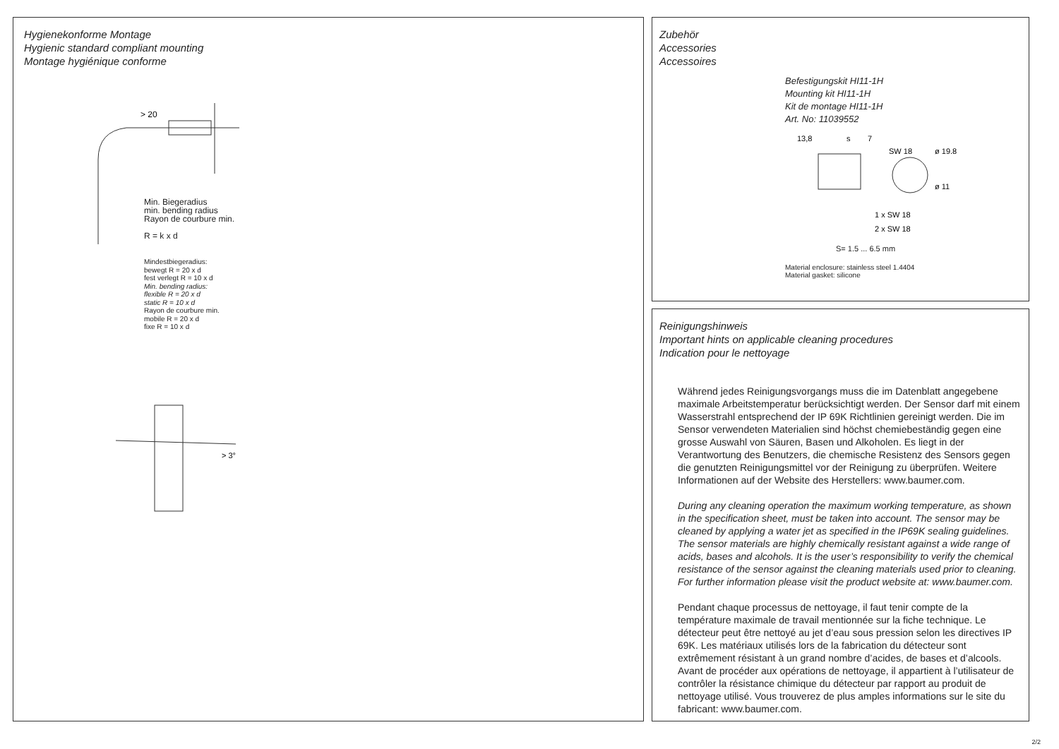Hygienekonforme Montage
Hygienic standard compliant mounting
Montage hygiénique conforme
> 20
Min. Biegeradius
min. bending radius
Rayon de courbure min.
R = k x d
Mindestbiegeradius:
bewegt R = 20 x d
fest verlegt R = 10 x d
Min. bending radius:
flexible R = 20 x d
static R = 10 x d
Rayon de courbure min.
mobile R = 20 x d
fixe R = 10 x d
> 3°
Zubehör
Accessories
Accessoires
Befestigungskit HI11-1H
Mounting kit HI11-1H
Kit de montage HI11-1H
Art. No: 11039552
13,8
s
7
SW 18
ø 19.8
ø 11
1 x SW 18
2 x SW 18
S= 1.5 ... 6.5 mm
Material enclosure: stainless steel 1.4404
Material gasket: silicone
Reinigungshinweis
Important hints on applicable cleaning procedures
Indication pour le nettoyage
Während jedes Reinigungsvorgangs muss die im Datenblatt angegebene maximale Arbeitstemperatur berücksichtigt werden. Der Sensor darf mit einem Wasserstrahl entsprechend der IP 69K Richtlinien gereinigt werden. Die im Sensor verwendeten Materialien sind höchst chemiebeständig gegen eine grosse Auswahl von Säuren, Basen und Alkoholen. Es liegt in der Verantwortung des Benutzers, die chemische Resistenz des Sensors gegen die genutzten Reinigungsmittel vor der Reinigung zu überprüfen. Weitere Informationen auf der Website des Herstellers: www.baumer.com.
During any cleaning operation the maximum working temperature, as shown in the specification sheet, must be taken into account. The sensor may be cleaned by applying a water jet as specified in the IP69K sealing guidelines. The sensor materials are highly chemically resistant against a wide range of acids, bases and alcohols. It is the user’s responsibility to verify the chemical resistance of the sensor against the cleaning materials used prior to cleaning. For further information please visit the product website at: www.baumer.com.
Pendant chaque processus de nettoyage, il faut tenir compte de la température maximale de travail mentionnée sur la fiche technique. Le détecteur peut être nettoyé au jet d’eau sous pression selon les directives IP 69K. Les matériaux utilisés lors de la fabrication du détecteur sont extrêmement résistant à un grand nombre d’acides, de bases et d’alcools. Avant de procéder aux opérations de nettoyage, il appartient à l’utilisateur de contrôler la résistance chimique du détecteur par rapport au produit de nettoyage utilisé. Vous trouverez de plus amples informations sur le site du fabricant: www.baumer.com.
2/2